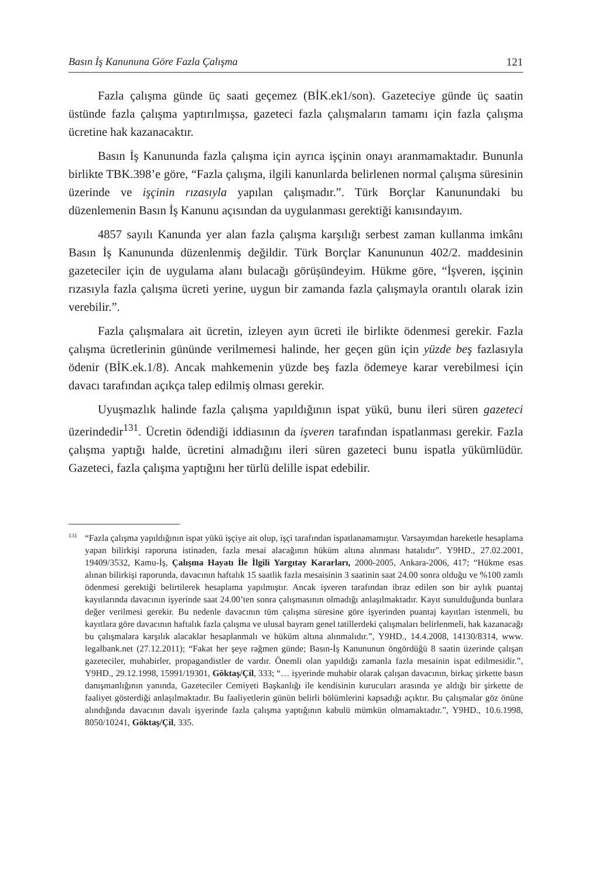Basın İş Kanununa Göre Fazla Çalışma 121
Fazla çalışma günde üç saati geçemez (BİK.ek1/son). Gazeteciye günde üç saatin üstünde fazla çalışma yaptırılmışsa, gazeteci fazla çalışmaların tamamı için fazla çalışma ücretine hak kazanacaktır.
Basın İş Kanununda fazla çalışma için ayrıca işçinin onayı aranmamaktadır. Bununla birlikte TBK.398’e göre, “Fazla çalışma, ilgili kanunlarda belirlenen normal çalışma süresinin üzerinde ve işçinin rızasıyla yapılan çalışmadır.”. Türk Borçlar Kanunundaki bu düzenlemenin Basın İş Kanunu açısından da uygulanması gerektiği kanısındayım.
4857 sayılı Kanunda yer alan fazla çalışma karşılığı serbest zaman kullanma imkânı Basın İş Kanununda düzenlenmiş değildir. Türk Borçlar Kanununun 402/2. maddesinin gazeteciler için de uygulama alanı bulacağı görüşündeyim. Hükme göre, “İşveren, işçinin rızasıyla fazla çalışma ücreti yerine, uygun bir zamanda fazla çalışmayla orantılı olarak izin verebilir.”.
Fazla çalışmalara ait ücretin, izleyen ayın ücreti ile birlikte ödenmesi gerekir. Fazla çalışma ücretlerinin gününde verilmemesi halinde, her geçen gün için yüzde beş fazlasıyla ödenir (BİK.ek.1/8). Ancak mahkemenin yüzde beş fazla ödemeye karar verebilmesi için davacı tarafından açıkça talep edilmiş olması gerekir.
Uyuşmazlık halinde fazla çalışma yapıldığının ispat yükü, bunu ileri süren gazeteci üzerindedir<sup>131</sup>. Ücretin ödendiği iddiasının da işveren tarafından ispatlanması gerekir. Fazla çalışma yaptığı halde, ücretini almadığını ileri süren gazeteci bunu ispatla yükümlüdür. Gazeteci, fazla çalışma yaptığını her türlü delille ispat edebilir.
<sup>131</sup> “Fazla çalışma yapıldığının ispat yükü işçiye ait olup, işçi tarafından ispatlanamamıştır. Varsayımdan hareketle hesaplama yapan bilirkişi raporuna istinaden, fazla mesai alacağının hüküm altına alınması hatalıdır”. Y9HD., 27.02.2001, 19409/3532, Kamu-İş, Çalışma Hayatı İle İlgili Yargıtay Kararları, 2000-2005, Ankara-2006, 417; “Hükme esas alınan bilirkişi raporunda, davacının haftalık 15 saatlik fazla mesaisinin 3 saatinin saat 24.00 sonra olduğu ve %100 zamlı ödenmesi gerektiği belirtilerek hesaplama yapılmıştır. Ancak işveren tarafından ibraz edilen son bir aylık puantaj kayıtlarında davacının işyerinde saat 24.00’ten sonra çalışmasının olmadığı anlaşılmaktadır. Kayıt sunulduğunda bunlara değer verilmesi gerekir. Bu nedenle davacının tüm çalışma süresine göre işyerinden puantaj kayıtları istenmeli, bu kayıtlara göre davacının haftalık fazla çalışma ve ulusal bayram genel tatillerdeki çalışmaları belirlenmeli, hak kazanacağı bu çalışmalara karşılık alacaklar hesaplanmalı ve hüküm altına alınmalıdır.”, Y9HD., 14.4.2008, 14130/8314, www. legalbank.net (27.12.2011); “Fakat her şeye rağmen günde; Basın-İş Kanununun öngördüğü 8 saatin üzerinde çalışan gazeteciler, muhabirler, propagandistler de vardır. Önemli olan yapıldığı zamanla fazla mesainin ispat edilmesidir.”, Y9HD., 29.12.1998, 15991/19301, Göktaş/Çil, 333; “… işyerinde muhabir olarak çalışan davacının, birkaç şirkette basın danışmanlığının yanında, Gazeteciler Cemiyeti Başkanlığı ile kendisinin kurucuları arasında ye aldığı bir şirkette de faaliyet gösterdiği anlaşılmaktadır. Bu faaliyetlerin günün belirli bölümlerini kapsadığı açıktır. Bu çalışmalar göz önüne alındığında davacının davalı işyerinde fazla çalışma yaptığının kabulü mümkün olmamaktadır.”, Y9HD., 10.6.1998, 8050/10241, Göktaş/Çil, 335.